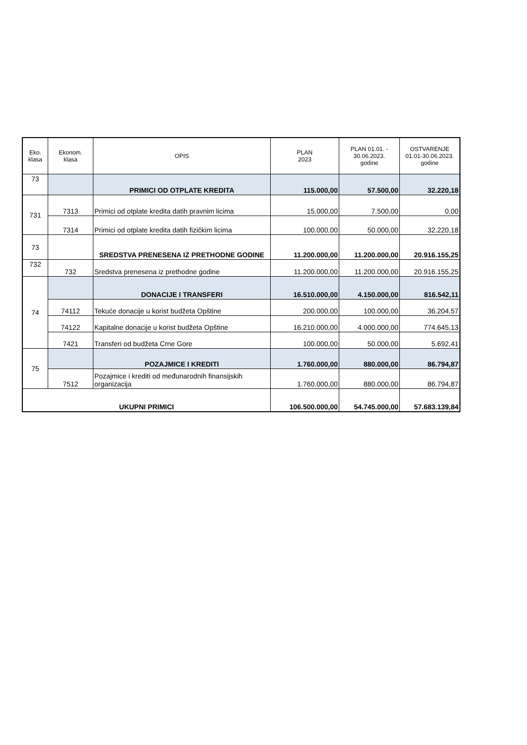| Eko. klasa | Ekonom. klasa | OPIS | PLAN 2023 | PLAN 01.01. - 30.06.2023. godine | OSTVARENJE 01.01-30.06.2023. godine |
| --- | --- | --- | --- | --- | --- |
| 73 | | PRIMICI OD OTPLATE KREDITA | 115.000,00 | 57.500,00 | 32.220,18 |
| 731 | 7313 | Primici od otplate kredita datih pravnim licima | 15.000,00 | 7.500,00 | 0,00 |
| | 7314 | Primici od otplate kredita datih fizičkim licima | 100.000,00 | 50.000,00 | 32.220,18 |
| 73 | | SREDSTVA PRENESENA IZ PRETHODNE GODINE | 11.200.000,00 | 11.200.000,00 | 20.916.155,25 |
| 732 | 732 | Sredstva prenesena iz prethodne godine | 11.200.000,00 | 11.200.000,00 | 20.916.155,25 |
| 74 | | DONACIJE I TRANSFERI | 16.510.000,00 | 4.150.000,00 | 816.542,11 |
| | 74112 | Tekuće donacije u korist budžeta Opštine | 200.000,00 | 100.000,00 | 36.204,57 |
| | 74122 | Kapitalne donacije u korist budžeta Opštine | 16.210.000,00 | 4.000.000,00 | 774.645,13 |
| | 7421 | Transferi od budžeta Crne Gore | 100.000,00 | 50.000,00 | 5.692,41 |
| 75 | | POZAJMICE I KREDITI | 1.760.000,00 | 880.000,00 | 86.794,87 |
| | 7512 | Pozajmice i krediti od međunarodnih finansijskih organizacija | 1.760.000,00 | 880.000,00 | 86.794,87 |
| UKUPNI PRIMICI | | | 106.500.000,00 | 54.745.000,00 | 57.683.139,84 |